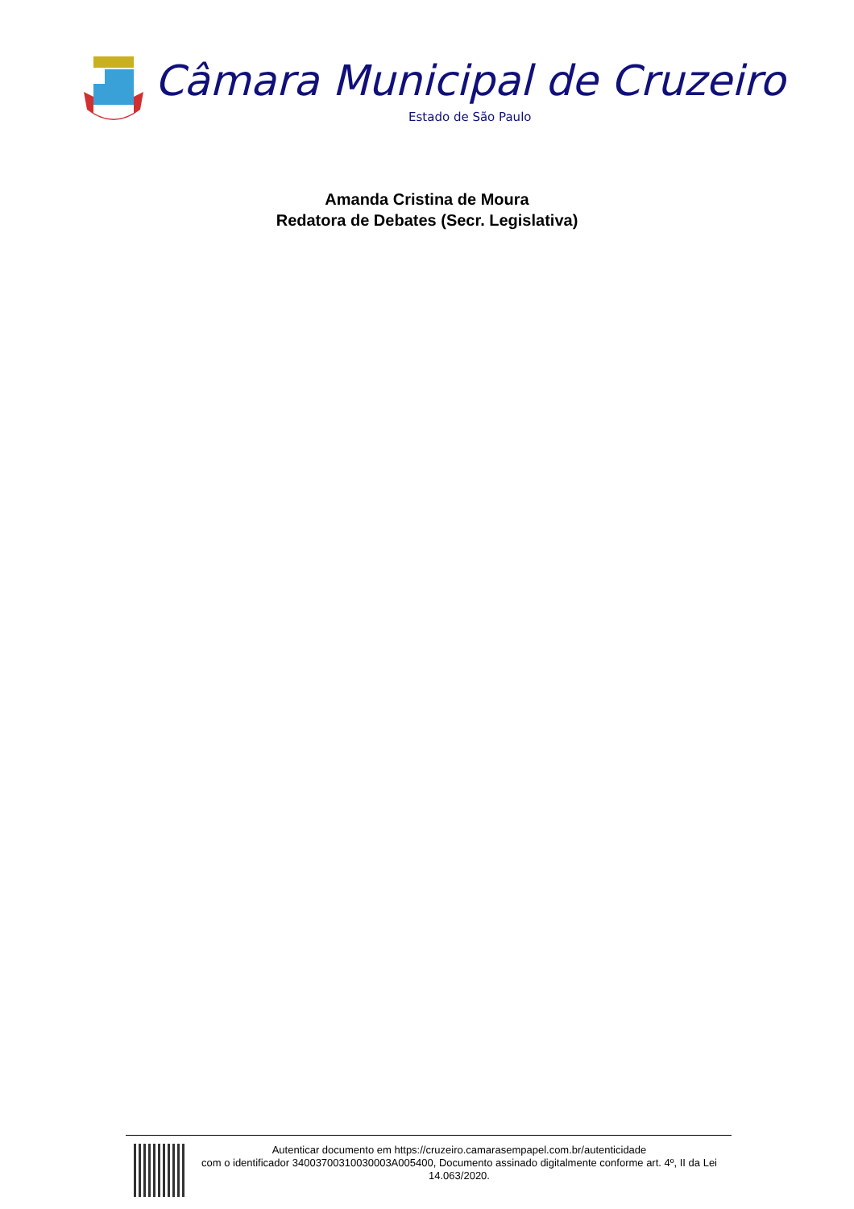Câmara Municipal de Cruzeiro
Estado de São Paulo
Amanda Cristina de Moura
Redatora de Debates (Secr. Legislativa)
Autenticar documento em https://cruzeiro.camarasempapel.com.br/autenticidade
com o identificador 34003700310030003A005400, Documento assinado digitalmente conforme art. 4º, II da Lei 14.063/2020.